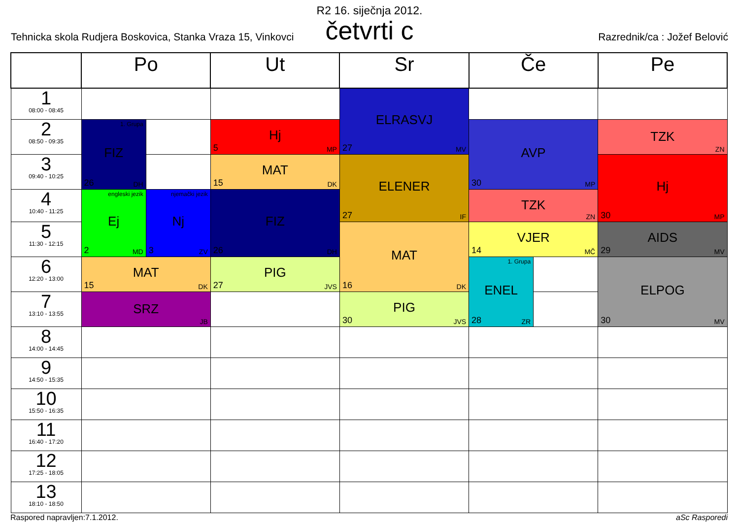R2 16. siječnja 2012.
četvrti c
Tehnicka skola Rudjera Boskovica, Stanka Vraza 15, Vinkovci Razrednik/ca : Jožef Belović
| | Po | | Ut | Sr | Če | | Pe |
| --- | --- | --- | --- | --- | --- | --- | --- |
| 1 08:00 - 08:45 | | | | ELRASVJ 27 MV | | | |
| 2 08:50 - 09:35 | 1. Grupa FIZ 26 DH | | Hj 5 MP | | AVP 30 MP | | TZK ZN |
| 3 09:40 - 10:25 | | | MAT 15 DK | ELENER 27 IF | | | Hj 30 MP |
| 4 10:40 - 11:25 | engleski jezik Ej 2 MD | njemački jezik Nj 3 ZV | FIZ 26 DH | | TZK ZN | | |
| 5 11:30 - 12:15 | | | | MAT 16 DK | VJER 14 MČ | | AIDS 29 MV |
| 6 12:20 - 13:00 | MAT 15 DK | | PIG 27 JVS | | 1. Grupa ENEL 28 ZR | | ELPOG 30 MV |
| 7 13:10 - 13:55 | SRZ JB | | | PIG 30 JVS | | | |
| 8 14:00 - 14:45 | | | | | | | |
| 9 14:50 - 15:35 | | | | | | | |
| 10 15:50 - 16:35 | | | | | | | |
| 11 16:40 - 17:20 | | | | | | | |
| 12 17:25 - 18:05 | | | | | | | |
| 13 18:10 - 18:50 | | | | | | | |
Raspored napravljen:7.1.2012. aSc Rasporedi